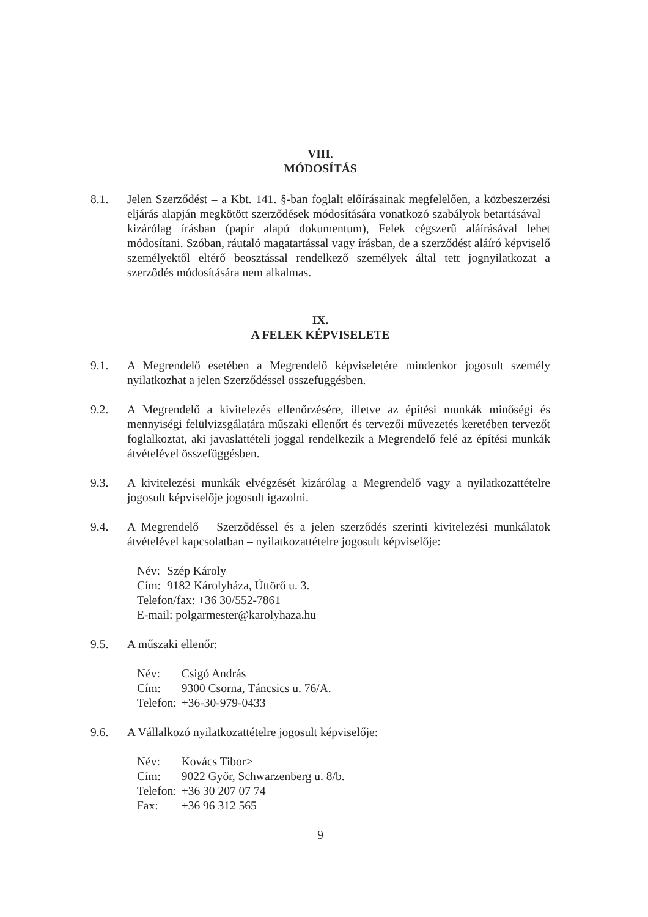VIII.
MÓDOSÍTÁS
8.1. Jelen Szerződést – a Kbt. 141. §-ban foglalt előírásainak megfelelően, a közbeszerzési eljárás alapján megkötött szerződések módosítására vonatkozó szabályok betartásával – kizárólag írásban (papír alapú dokumentum), Felek cégszerű aláírásával lehet módosítani. Szóban, ráutaló magatartással vagy írásban, de a szerződést aláíró képviselő személyektől eltérő beosztással rendelkező személyek által tett jognyilatkozat a szerződés módosítására nem alkalmas.
IX.
A FELEK KÉPVISELETE
9.1. A Megrendelő esetében a Megrendelő képviseletére mindenkor jogosult személy nyilatkozhat a jelen Szerződéssel összefüggésben.
9.2. A Megrendelő a kivitelezés ellenőrzésére, illetve az építési munkák minőségi és mennyiségi felülvizsgálatára műszaki ellenőrt és tervezői művezetés keretében tervezőt foglalkoztat, aki javaslattételi joggal rendelkezik a Megrendelő felé az építési munkák átvételével összefüggésben.
9.3. A kivitelezési munkák elvégzését kizárólag a Megrendelő vagy a nyilatkozattételre jogosult képviselője jogosult igazolni.
9.4. A Megrendelő – Szerződéssel és a jelen szerződés szerinti kivitelezési munkálatok átvételével kapcsolatban – nyilatkozattételre jogosult képviselője:
| Név: | Szép Károly |
| Cím: | 9182 Károlyháza, Úttörő u. 3. |
| Telefon/fax: +36 30/552-7861 | |
| E-mail: polgarmester@karolyhaza.hu | |
9.5. A műszaki ellenőr:
| Név: | Csigó András |
| Cím: | 9300 Csorna, Táncsics u. 76/A. |
| Telefon: | +36-30-979-0433 |
9.6. A Vállalkozó nyilatkozattételre jogosult képviselője:
| Név: | Kovács Tibor> |
| Cím: | 9022 Győr, Schwarzenberg u. 8/b. |
| Telefon: | +36 30 207 07 74 |
| Fax: | +36 96 312 565 |
9